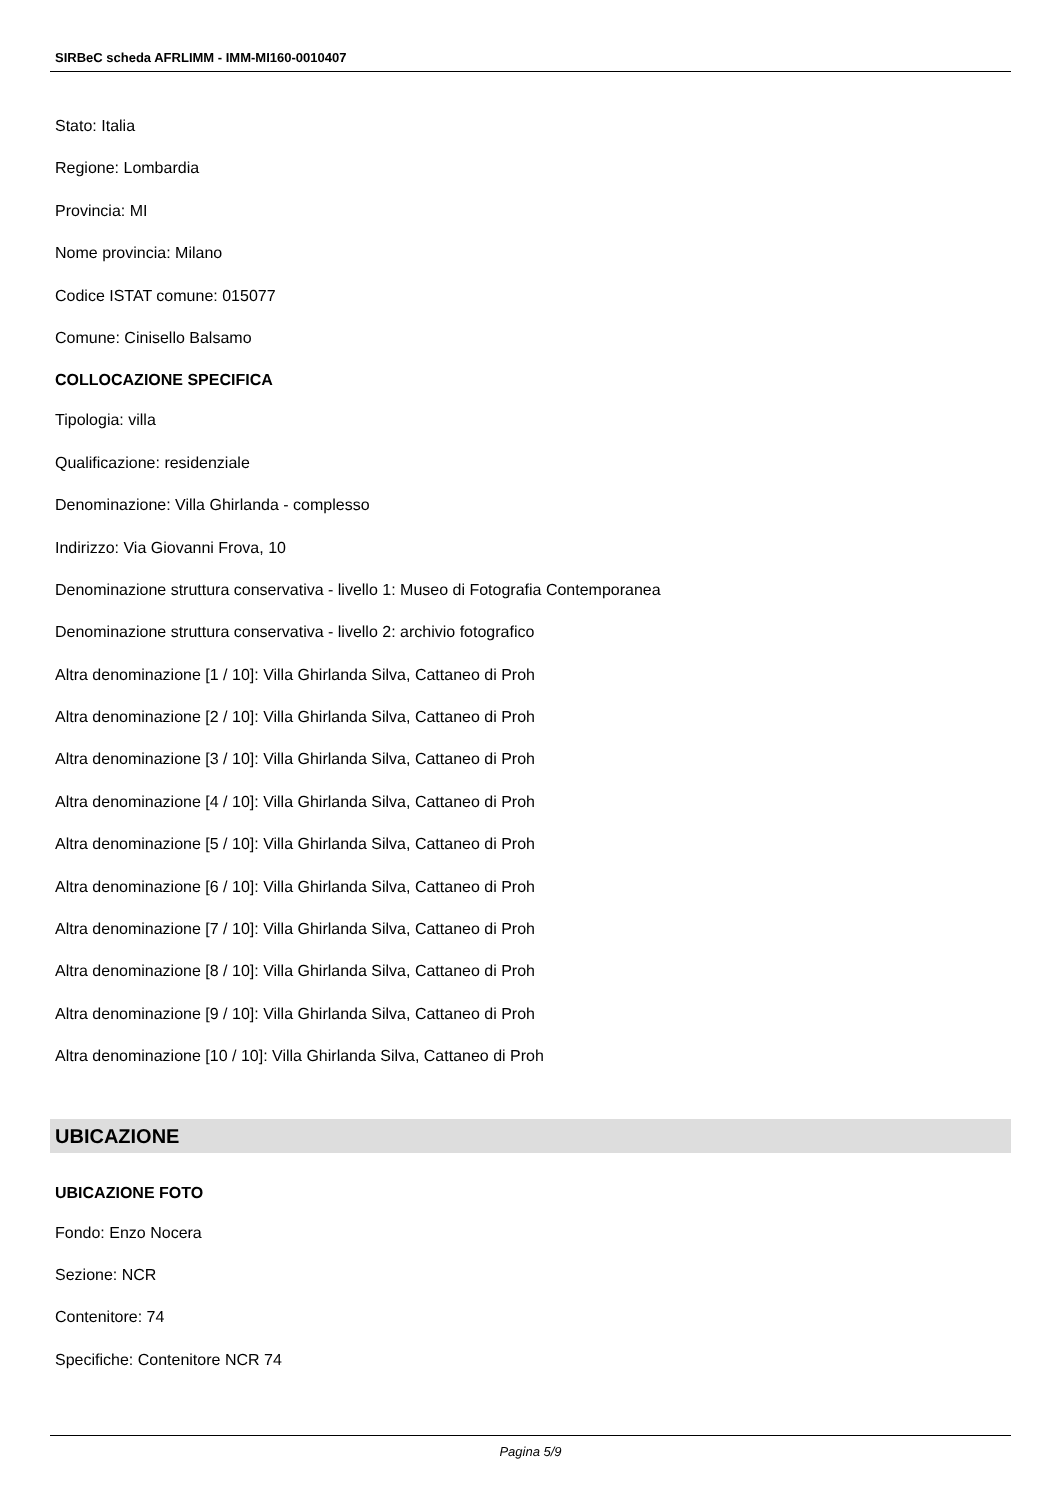SIRBeC scheda AFRLIMM - IMM-MI160-0010407
Stato: Italia
Regione: Lombardia
Provincia: MI
Nome provincia: Milano
Codice ISTAT comune: 015077
Comune: Cinisello Balsamo
COLLOCAZIONE SPECIFICA
Tipologia: villa
Qualificazione: residenziale
Denominazione: Villa Ghirlanda - complesso
Indirizzo: Via Giovanni Frova, 10
Denominazione struttura conservativa - livello 1: Museo di Fotografia Contemporanea
Denominazione struttura conservativa - livello 2: archivio fotografico
Altra denominazione [1 / 10]: Villa Ghirlanda Silva, Cattaneo di Proh
Altra denominazione [2 / 10]: Villa Ghirlanda Silva, Cattaneo di Proh
Altra denominazione [3 / 10]: Villa Ghirlanda Silva, Cattaneo di Proh
Altra denominazione [4 / 10]: Villa Ghirlanda Silva, Cattaneo di Proh
Altra denominazione [5 / 10]: Villa Ghirlanda Silva, Cattaneo di Proh
Altra denominazione [6 / 10]: Villa Ghirlanda Silva, Cattaneo di Proh
Altra denominazione [7 / 10]: Villa Ghirlanda Silva, Cattaneo di Proh
Altra denominazione [8 / 10]: Villa Ghirlanda Silva, Cattaneo di Proh
Altra denominazione [9 / 10]: Villa Ghirlanda Silva, Cattaneo di Proh
Altra denominazione [10 / 10]: Villa Ghirlanda Silva, Cattaneo di Proh
UBICAZIONE
UBICAZIONE FOTO
Fondo: Enzo Nocera
Sezione: NCR
Contenitore: 74
Specifiche: Contenitore NCR 74
Pagina 5/9